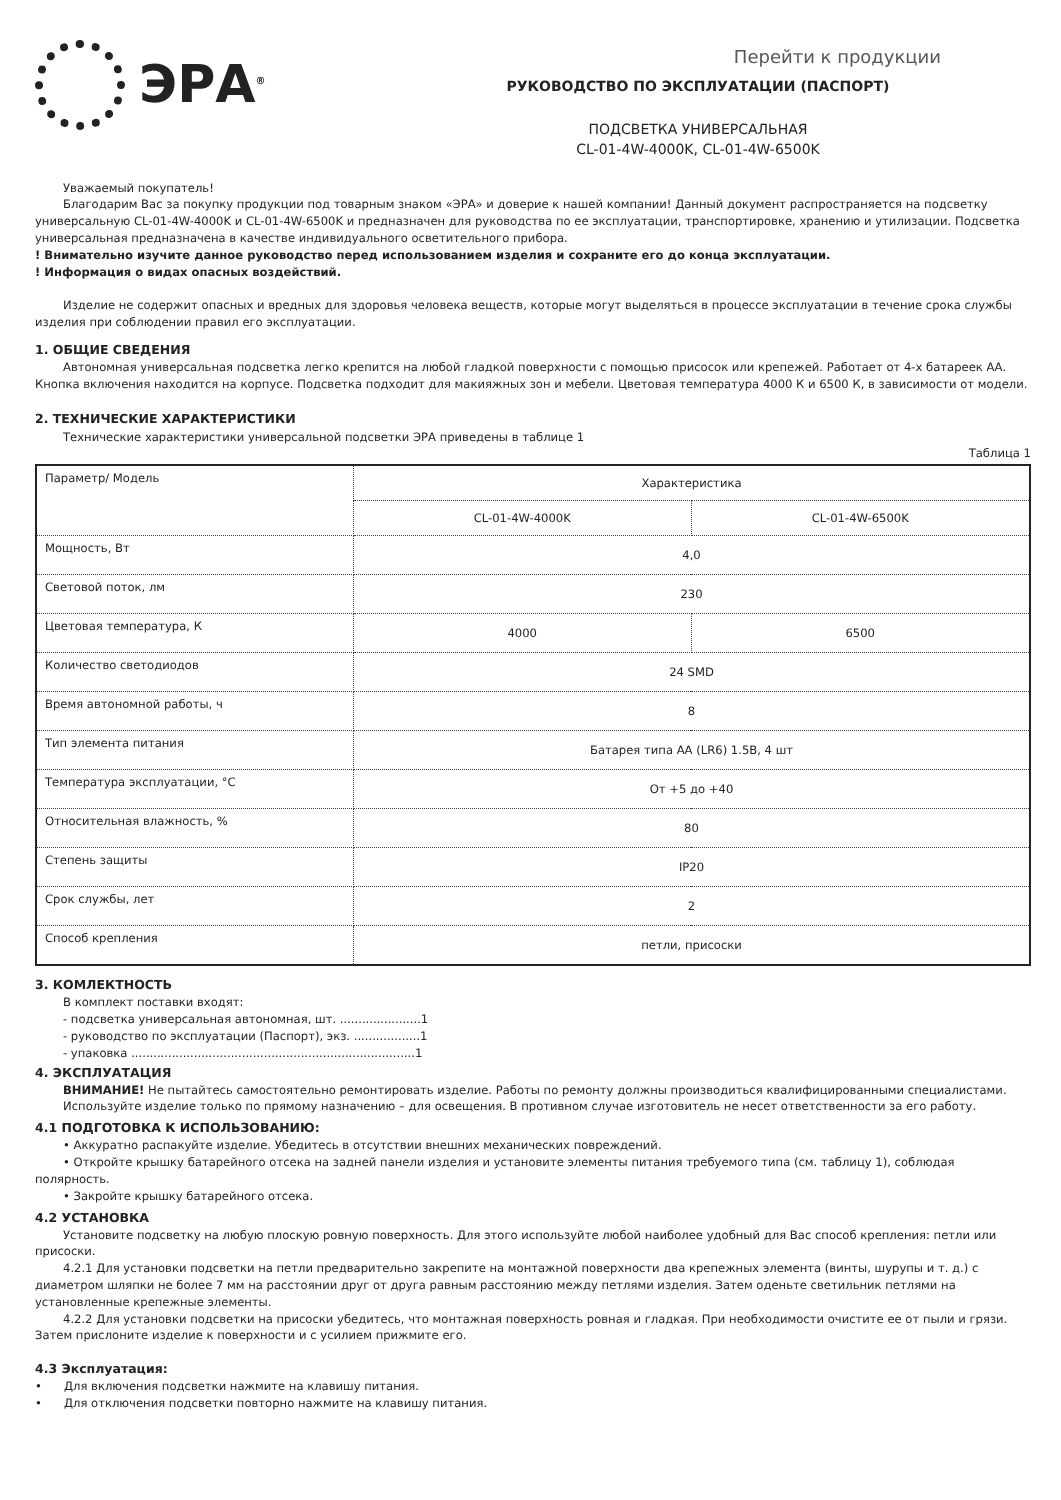ЭРА<sup>®</sup>
Перейти к продукции
РУКОВОДСТВО ПО ЭКСПЛУАТАЦИИ (ПАСПОРТ)
ПОДСВЕТКА УНИВЕРСАЛЬНАЯ
CL-01-4W-4000K, CL-01-4W-6500K
Уважаемый покупатель!
Благодарим Вас за покупку продукции под товарным знаком «ЭРА» и доверие к нашей компании! Данный документ распространяется на подсветку универсальную CL-01-4W-4000K и CL-01-4W-6500K и предназначен для руководства по ее эксплуатации, транспортировке, хранению и утилизации. Подсветка универсальная предназначена в качестве индивидуального осветительного прибора.
! Внимательно изучите данное руководство перед использованием изделия и сохраните его до конца эксплуатации.
! Информация о видах опасных воздействий.
Изделие не содержит опасных и вредных для здоровья человека веществ, которые могут выделяться в процессе эксплуатации в течение срока службы изделия при соблюдении правил его эксплуатации.
1. ОБЩИЕ СВЕДЕНИЯ
Автономная универсальная подсветка легко крепится на любой гладкой поверхности с помощью присосок или крепежей. Работает от 4-х батареек АА. Кнопка включения находится на корпусе. Подсветка подходит для макияжных зон и мебели. Цветовая температура 4000 К и 6500 К, в зависимости от модели.
2. ТЕХНИЧЕСКИЕ ХАРАКТЕРИСТИКИ
Технические характеристики универсальной подсветки ЭРА приведены в таблице 1
Таблица 1
| Параметр/ Модель | Характеристика | |
| --- | --- | --- |
| | CL-01-4W-4000K | CL-01-4W-6500K |
| Мощность, Вт | 4,0 | |
| Световой поток, лм | 230 | |
| Цветовая температура, К | 4000 | 6500 |
| Количество светодиодов | 24 SMD | |
| Время автономной работы, ч | 8 | |
| Тип элемента питания | Батарея типа АА (LR6) 1.5В, 4 шт | |
| Температура эксплуатации, °С | От +5 до +40 | |
| Относительная влажность, % | 80 | |
| Степень защиты | IP20 | |
| Срок службы, лет | 2 | |
| Способ крепления | петли, присоски | |
3. КОМЛЕКТНОСТЬ
В комплект поставки входят:
- подсветка универсальная автономная, шт. ......................1
- руководство по эксплуатации (Паспорт), экз. ..................1
- упаковка .............................................................................1
4. ЭКСПЛУАТАЦИЯ
ВНИМАНИЕ! Не пытайтесь самостоятельно ремонтировать изделие. Работы по ремонту должны производиться квалифицированными специалистами.
Используйте изделие только по прямому назначению – для освещения. В противном случае изготовитель не несет ответственности за его работу.
4.1 ПОДГОТОВКА К ИСПОЛЬЗОВАНИЮ:
• Аккуратно распакуйте изделие. Убедитесь в отсутствии внешних механических повреждений.
• Откройте крышку батарейного отсека на задней панели изделия и установите элементы питания требуемого типа (см. таблицу 1), соблюдая полярность.
• Закройте крышку батарейного отсека.
4.2 УСТАНОВКА
Установите подсветку на любую плоскую ровную поверхность. Для этого используйте любой наиболее удобный для Вас способ крепления: петли или присоски.
4.2.1 Для установки подсветки на петли предварительно закрепите на монтажной поверхности два крепежных элемента (винты, шурупы и т. д.) с диаметром шляпки не более 7 мм на расстоянии друг от друга равным расстоянию между петлями изделия. Затем оденьте светильник петлями на установленные крепежные элементы.
4.2.2 Для установки подсветки на присоски убедитесь, что монтажная поверхность ровная и гладкая. При необходимости очистите ее от пыли и грязи. Затем прислоните изделие к поверхности и с усилием прижмите его.
4.3 Эксплуатация:
• Для включения подсветки нажмите на клавишу питания.
• Для отключения подсветки повторно нажмите на клавишу питания.